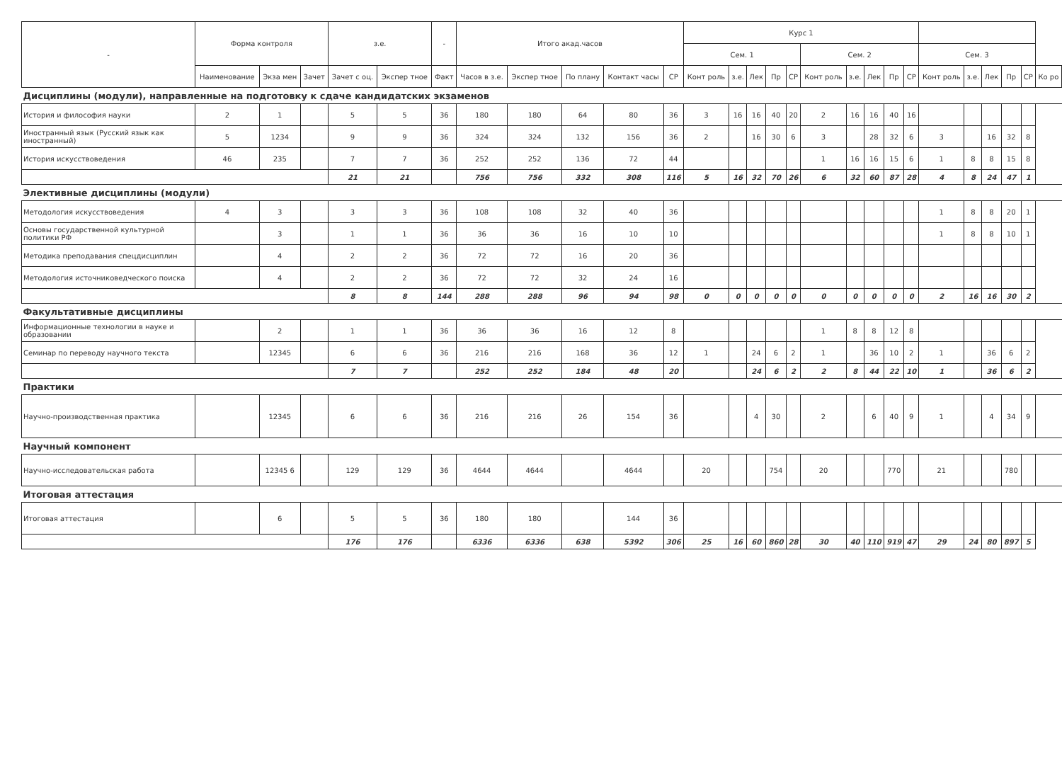| - | Форма контроля | | | з.е. | | - | Итого акад.часов | | | | | Курс 1 | | | | | | | | | | | | | | | |
| --- | --- | --- | --- | --- | --- | --- | --- | --- | --- | --- | --- | --- | --- | --- | --- | --- | --- | --- | --- | --- | --- | --- | --- | --- | --- | --- | --- |
| | | | | | | | | | | | | Сем. 1 | | | | | Сем. 2 | | | | | Сем. 3 | | | | | |
| | Наименование | Экза мен | Зачет | Зачет с оц. | Экспер тное | Факт | Часов в з.е. | Экспер тное | По плану | Контакт часы | СР | Конт роль | з.е. | Лек | Пр | СР | Конт роль | з.е. | Лек | Пр | СР | Конт роль | з.е. | Лек | Пр | СР | Ко ро |
| Дисциплины (модули), направленные на подготовку к сдаче кандидатских экзаменов | | | | | | | | | | | | | | | | | | | | | | | | | | | |
| История и философия науки | 2 | 1 | | 5 | 5 | 36 | 180 | 180 | 64 | 80 | 36 | 3 | 16 | 16 | 40 | 20 | 2 | 16 | 16 | 40 | 16 | | | | | | |
| Иностранный язык (Русский язык как иностранный) | 5 | 1234 | | 9 | 9 | 36 | 324 | 324 | 132 | 156 | 36 | 2 | | 16 | 30 | 6 | 3 | | 28 | 32 | 6 | 3 | | 16 | 32 | 8 | |
| История искусствоведения | 46 | 235 | | 7 | 7 | 36 | 252 | 252 | 136 | 72 | 44 | | | | | | 1 | 16 | 16 | 15 | 6 | 1 | 8 | 8 | 15 | 8 | |
| | | | | 21 | 21 | | 756 | 756 | 332 | 308 | 116 | 5 | 16 | 32 | 70 | 26 | 6 | 32 | 60 | 87 | 28 | 4 | 8 | 24 | 47 | 1 | |
| Элективные дисциплины (модули) | | | | | | | | | | | | | | | | | | | | | | | | | | | |
| Методология искусствоведения | 4 | 3 | | 3 | 3 | 36 | 108 | 108 | 32 | 40 | 36 | | | | | | | | | | | 1 | 8 | 8 | 20 | 1 | |
| Основы государственной культурной политики РФ | | 3 | | 1 | 1 | 36 | 36 | 36 | 16 | 10 | 10 | | | | | | | | | | | 1 | 8 | 8 | 10 | 1 | |
| Методика преподавания спецдисциплин | | 4 | | 2 | 2 | 36 | 72 | 72 | 16 | 20 | 36 | | | | | | | | | | | | | | | | |
| Методология источниковедческого поиска | | 4 | | 2 | 2 | 36 | 72 | 72 | 32 | 24 | 16 | | | | | | | | | | | | | | | | |
| | | | | 8 | 8 | 144 | 288 | 288 | 96 | 94 | 98 | 0 | 0 | 0 | 0 | 0 | 0 | 0 | 0 | 0 | 0 | 2 | 16 | 16 | 30 | 2 | |
| Факультативные дисциплины | | | | | | | | | | | | | | | | | | | | | | | | | | | |
| Информационные технологии в науке и образовании | | 2 | | 1 | 1 | 36 | 36 | 36 | 16 | 12 | 8 | | | | | | 1 | 8 | 8 | 12 | 8 | | | | | | |
| Семинар по переводу научного текста | | 12345 | | 6 | 6 | 36 | 216 | 216 | 168 | 36 | 12 | 1 | | 24 | 6 | 2 | 1 | | 36 | 10 | 2 | 1 | | 36 | 6 | 2 | |
| | | | | 7 | 7 | | 252 | 252 | 184 | 48 | 20 | | | 24 | 6 | 2 | 2 | 8 | 44 | 22 | 10 | 1 | | 36 | 6 | 2 | |
| Практики | | | | | | | | | | | | | | | | | | | | | | | | | | | |
| Научно-производственная практика | | 12345 | | 6 | 6 | 36 | 216 | 216 | 26 | 154 | 36 | | | 4 | 30 | | 2 | | 6 | 40 | 9 | 1 | | 4 | 34 | 9 | |
| Научный компонент | | | | | | | | | | | | | | | | | | | | | | | | | | | |
| Научно-исследовательская работа | | 12345 6 | | 129 | 129 | 36 | 4644 | 4644 | | 4644 | | 20 | | | 754 | | 20 | | | 770 | | 21 | | | 780 | | |
| Итоговая аттестация | | | | | | | | | | | | | | | | | | | | | | | | | | | |
| Итоговая аттестация | | 6 | | 5 | 5 | 36 | 180 | 180 | | 144 | 36 | | | | | | | | | | | | | | | | |
| | | | | 176 | 176 | | 6336 | 6336 | 638 | 5392 | 306 | 25 | 16 | 60 | 860 | 28 | 30 | 40 | 110 | 919 | 47 | 29 | 24 | 80 | 897 | 5 | |